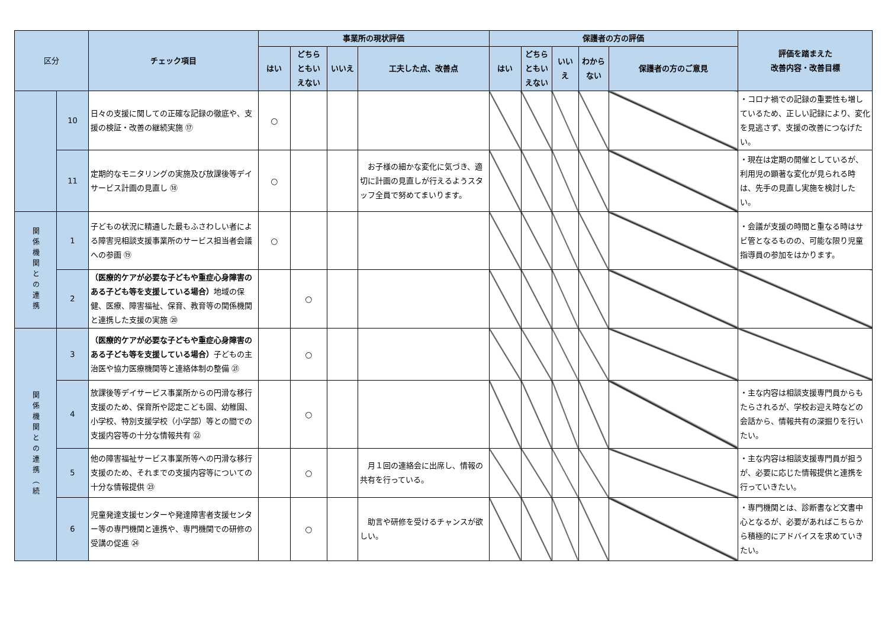| 区分 | | チェック項目 | 事業所の現状評価 | | | | 保護者の方の評価 | | | | | 評価を踏まえた 改善内容・改善目標 |
| --- | --- | --- | --- | --- | --- | --- | --- | --- | --- | --- | --- | --- |
| | | | はい | どちら ともい えない | いいえ | 工夫した点、改善点 | はい | どちら ともい えない | いい え | わから ない | 保護者の方のご意見 | |
| | 10 | 日々の支援に関しての正確な記録の徹底や、支援の検証・改善の継続実施 ⑰ | ○ | | | | | | | | | ・コロナ禍での記録の重要性も増しているため、正しい記録により、変化を見逃さず、支援の改善につなげたい。 |
| | 11 | 定期的なモニタリングの実施及び放課後等デイサービス計画の見直し ⑱ | ○ | | | お子様の細かな変化に気づき、適切に計画の見直しが行えるようスタッフ全員で努めてまいります。 | | | | | | ・現在は定期の開催としているが、利用児の顕著な変化が見られる時は、先手の見直し実施を検討したい。 |
| 関係機関との連携 | 1 | 子どもの状況に精通した最もふさわしい者による障害児相談支援事業所のサービス担当者会議への参画 ⑲ | ○ | | | | | | | | | ・会議が支援の時間と重なる時はサビ管となるものの、可能な限り児童指導員の参加をはかります。 |
| | 2 | （医療的ケアが必要な子どもや重症心身障害のある子ども等を支援している場合） 地域の保健、医療、障害福祉、保育、教育等の関係機関と連携した支援の実施 ⑳ | | ○ | | | | | | | | |
| 関係機関との連携（続 | 3 | （医療的ケアが必要な子どもや重症心身障害のある子ども等を支援している場合） 子どもの主治医や協力医療機関等と連絡体制の整備 ㉑ | | ○ | | | | | | | | |
| | 4 | 放課後等デイサービス事業所からの円滑な移行支援のため、保育所や認定こども園、幼稚園、小学校、特別支援学校（小学部）等との間での支援内容等の十分な情報共有 ㉒ | | ○ | | | | | | | | ・主な内容は相談支援専門員からもたらされるが、学校お迎え時などの会話から、情報共有の深掘りを行いたい。 |
| | 5 | 他の障害福祉サービス事業所等への円滑な移行支援のため、それまでの支援内容等についての十分な情報提供 ㉓ | | ○ | | 月１回の連絡会に出席し、情報の共有を行っている。 | | | | | | ・主な内容は相談支援専門員が担うが、必要に応じた情報提供と連携を行っていきたい。 |
| | 6 | 児童発達支援センターや発達障害者支援センター等の専門機関と連携や、専門機関での研修の受講の促進 ㉔ | | ○ | | 助言や研修を受けるチャンスが欲しい。 | | | | | | ・専門機関とは、診断書など文書中心となるが、必要があればこちらから積極的にアドバイスを求めていきたい。 |